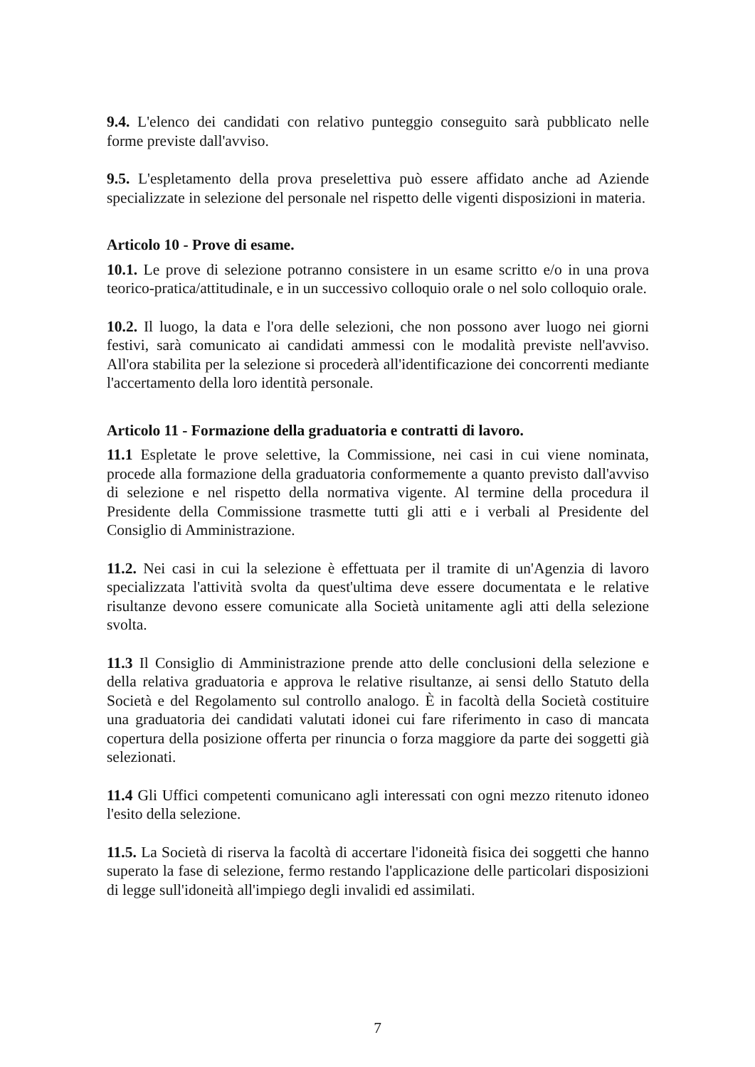9.4. L'elenco dei candidati con relativo punteggio conseguito sarà pubblicato nelle forme previste dall'avviso.
9.5. L'espletamento della prova preselettiva può essere affidato anche ad Aziende specializzate in selezione del personale nel rispetto delle vigenti disposizioni in materia.
Articolo 10 - Prove di esame.
10.1. Le prove di selezione potranno consistere in un esame scritto e/o in una prova teorico-pratica/attitudinale, e in un successivo colloquio orale o nel solo colloquio orale.
10.2. Il luogo, la data e l'ora delle selezioni, che non possono aver luogo nei giorni festivi, sarà comunicato ai candidati ammessi con le modalità previste nell'avviso. All'ora stabilita per la selezione si procederà all'identificazione dei concorrenti mediante l'accertamento della loro identità personale.
Articolo 11 - Formazione della graduatoria e contratti di lavoro.
11.1 Espletate le prove selettive, la Commissione, nei casi in cui viene nominata, procede alla formazione della graduatoria conformemente a quanto previsto dall'avviso di selezione e nel rispetto della normativa vigente. Al termine della procedura il Presidente della Commissione trasmette tutti gli atti e i verbali al Presidente del Consiglio di Amministrazione.
11.2. Nei casi in cui la selezione è effettuata per il tramite di un'Agenzia di lavoro specializzata l'attività svolta da quest'ultima deve essere documentata e le relative risultanze devono essere comunicate alla Società unitamente agli atti della selezione svolta.
11.3 Il Consiglio di Amministrazione prende atto delle conclusioni della selezione e della relativa graduatoria e approva le relative risultanze, ai sensi dello Statuto della Società e del Regolamento sul controllo analogo. È in facoltà della Società costituire una graduatoria dei candidati valutati idonei cui fare riferimento in caso di mancata copertura della posizione offerta per rinuncia o forza maggiore da parte dei soggetti già selezionati.
11.4 Gli Uffici competenti comunicano agli interessati con ogni mezzo ritenuto idoneo l'esito della selezione.
11.5. La Società di riserva la facoltà di accertare l'idoneità fisica dei soggetti che hanno superato la fase di selezione, fermo restando l'applicazione delle particolari disposizioni di legge sull'idoneità all'impiego degli invalidi ed assimilati.
7